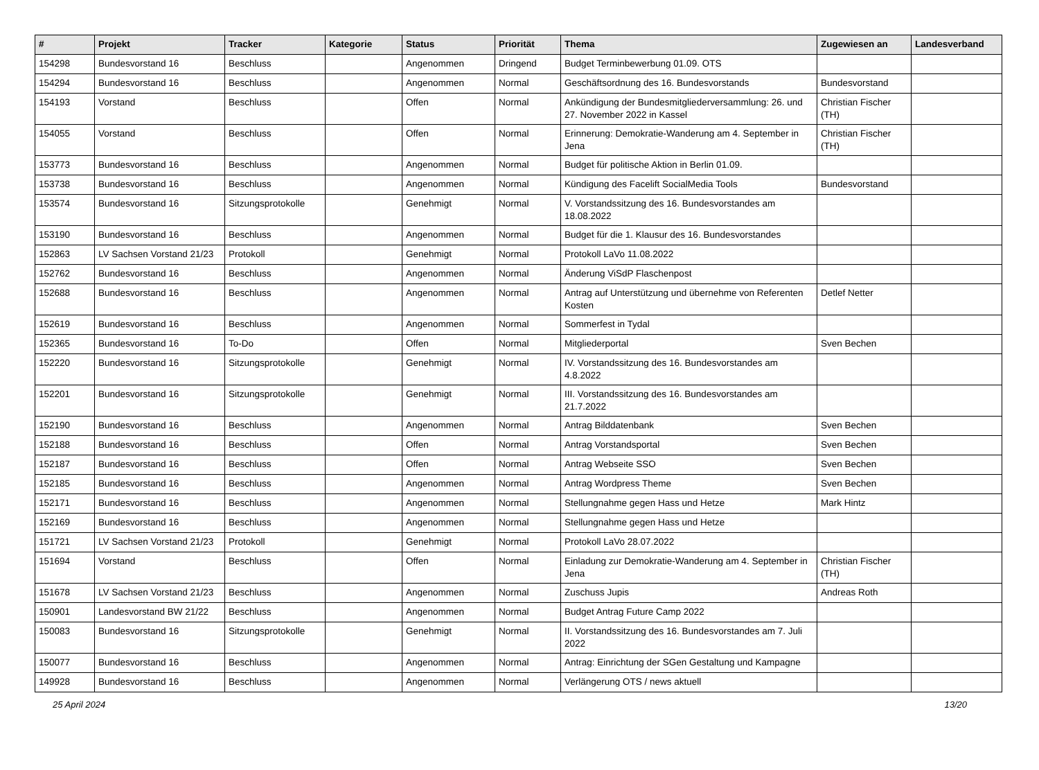| # | Projekt | Tracker | Kategorie | Status | Priorität | Thema | Zugewiesen an | Landesverband |
| --- | --- | --- | --- | --- | --- | --- | --- | --- |
| 154298 | Bundesvorstand 16 | Beschluss | | Angenommen | Dringend | Budget Terminbewerbung 01.09. OTS | | |
| 154294 | Bundesvorstand 16 | Beschluss | | Angenommen | Normal | Geschäftsordnung des 16. Bundesvorstands | Bundesvorstand | |
| 154193 | Vorstand | Beschluss | | Offen | Normal | Ankündigung der Bundesmitgliederversammlung: 26. und 27. November 2022 in Kassel | Christian Fischer (TH) | |
| 154055 | Vorstand | Beschluss | | Offen | Normal | Erinnerung: Demokratie-Wanderung am 4. September in Jena | Christian Fischer (TH) | |
| 153773 | Bundesvorstand 16 | Beschluss | | Angenommen | Normal | Budget für politische Aktion in Berlin 01.09. | | |
| 153738 | Bundesvorstand 16 | Beschluss | | Angenommen | Normal | Kündigung des Facelift SocialMedia Tools | Bundesvorstand | |
| 153574 | Bundesvorstand 16 | Sitzungsprotokolle | | Genehmigt | Normal | V. Vorstandssitzung des 16. Bundesvorstandes am 18.08.2022 | | |
| 153190 | Bundesvorstand 16 | Beschluss | | Angenommen | Normal | Budget für die 1. Klausur des 16. Bundesvorstandes | | |
| 152863 | LV Sachsen Vorstand 21/23 | Protokoll | | Genehmigt | Normal | Protokoll LaVo 11.08.2022 | | |
| 152762 | Bundesvorstand 16 | Beschluss | | Angenommen | Normal | Änderung ViSdP Flaschenpost | | |
| 152688 | Bundesvorstand 16 | Beschluss | | Angenommen | Normal | Antrag auf Unterstützung und übernehme von Referenten Kosten | Detlef Netter | |
| 152619 | Bundesvorstand 16 | Beschluss | | Angenommen | Normal | Sommerfest in Tydal | | |
| 152365 | Bundesvorstand 16 | To-Do | | Offen | Normal | Mitgliederportal | Sven Bechen | |
| 152220 | Bundesvorstand 16 | Sitzungsprotokolle | | Genehmigt | Normal | IV. Vorstandssitzung des 16. Bundesvorstandes am 4.8.2022 | | |
| 152201 | Bundesvorstand 16 | Sitzungsprotokolle | | Genehmigt | Normal | III. Vorstandssitzung des 16. Bundesvorstandes am 21.7.2022 | | |
| 152190 | Bundesvorstand 16 | Beschluss | | Angenommen | Normal | Antrag Bilddatenbank | Sven Bechen | |
| 152188 | Bundesvorstand 16 | Beschluss | | Offen | Normal | Antrag Vorstandsportal | Sven Bechen | |
| 152187 | Bundesvorstand 16 | Beschluss | | Offen | Normal | Antrag Webseite SSO | Sven Bechen | |
| 152185 | Bundesvorstand 16 | Beschluss | | Angenommen | Normal | Antrag Wordpress Theme | Sven Bechen | |
| 152171 | Bundesvorstand 16 | Beschluss | | Angenommen | Normal | Stellungnahme gegen Hass und Hetze | Mark Hintz | |
| 152169 | Bundesvorstand 16 | Beschluss | | Angenommen | Normal | Stellungnahme gegen Hass und Hetze | | |
| 151721 | LV Sachsen Vorstand 21/23 | Protokoll | | Genehmigt | Normal | Protokoll LaVo 28.07.2022 | | |
| 151694 | Vorstand | Beschluss | | Offen | Normal | Einladung zur Demokratie-Wanderung am 4. September in Jena | Christian Fischer (TH) | |
| 151678 | LV Sachsen Vorstand 21/23 | Beschluss | | Angenommen | Normal | Zuschuss Jupis | Andreas Roth | |
| 150901 | Landesvorstand BW 21/22 | Beschluss | | Angenommen | Normal | Budget Antrag Future Camp 2022 | | |
| 150083 | Bundesvorstand 16 | Sitzungsprotokolle | | Genehmigt | Normal | II. Vorstandssitzung des 16. Bundesvorstandes am 7. Juli 2022 | | |
| 150077 | Bundesvorstand 16 | Beschluss | | Angenommen | Normal | Antrag: Einrichtung der SGen Gestaltung und Kampagne | | |
| 149928 | Bundesvorstand 16 | Beschluss | | Angenommen | Normal | Verlängerung OTS / news aktuell | | |
25 April 2024 13/20